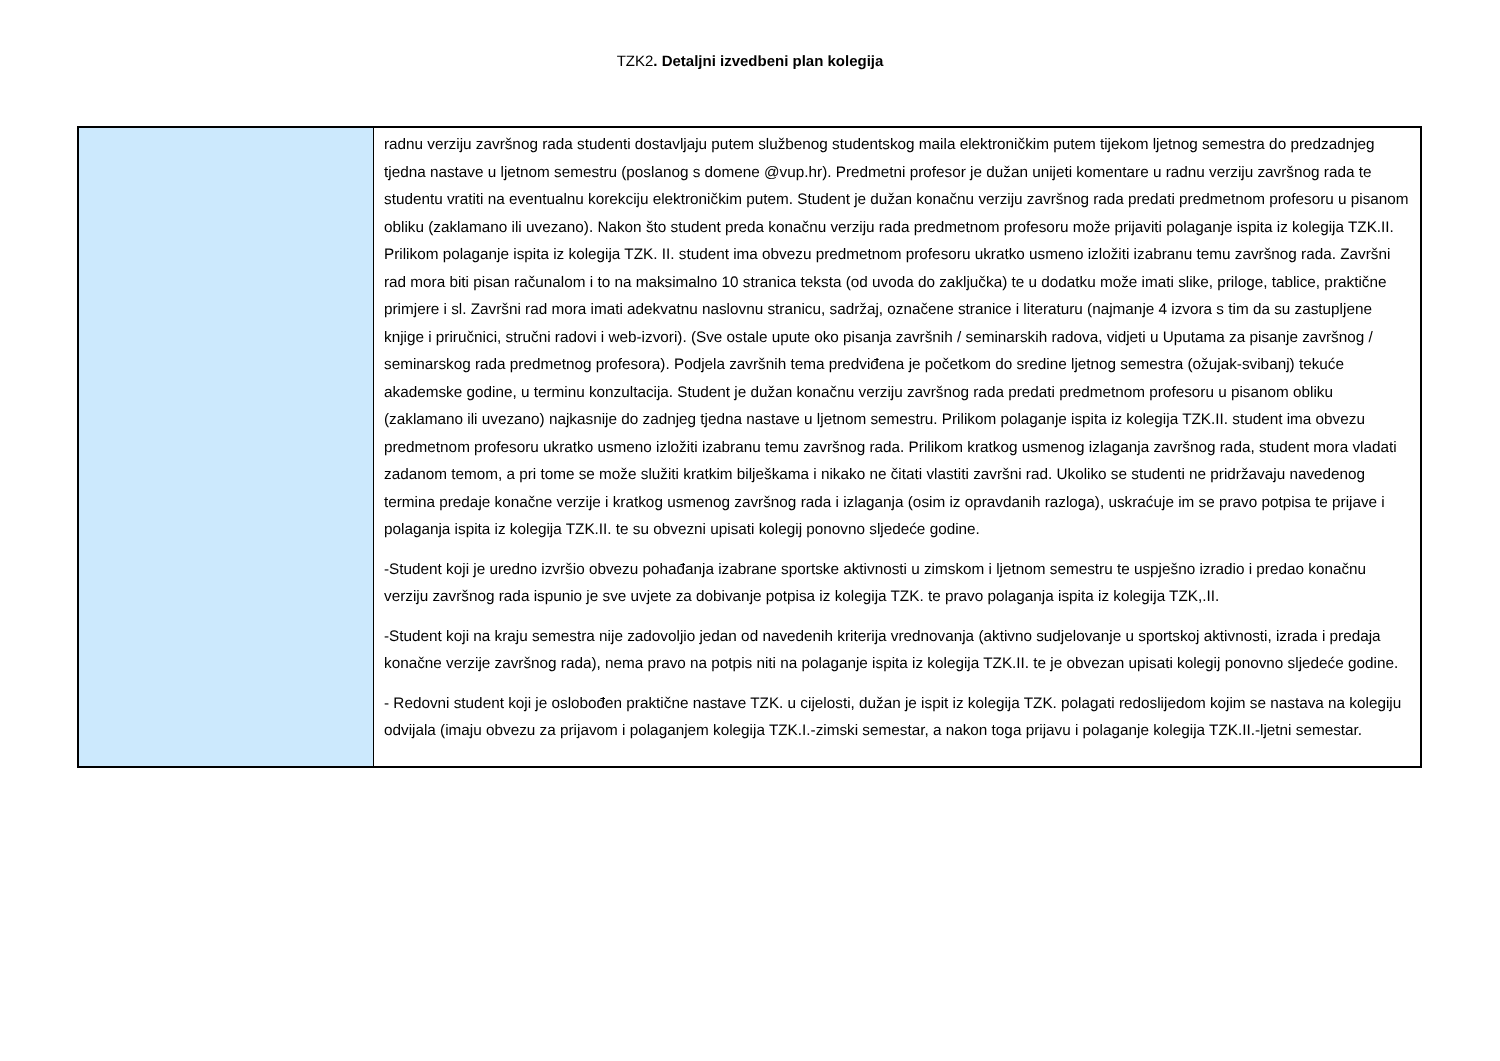TZK2. Detaljni izvedbeni plan kolegija
| | radnu verziju završnog rada studenti dostavljaju putem službenog studentskog maila elektroničkim putem tijekom ljetnog semestra do predzadnjeg tjedna nastave u ljetnom semestru (poslanog s domene @vup.hr). Predmetni profesor je dužan unijeti komentare u radnu verziju završnog rada te studentu vratiti na eventualnu korekciju elektroničkim putem. Student je dužan konačnu verziju završnog rada predati predmetnom profesoru u pisanom obliku (zaklamano ili uvezano). Nakon što student preda konačnu verziju rada predmetnom profesoru može prijaviti polaganje ispita iz kolegija TZK.II. Prilikom polaganje ispita iz kolegija TZK. II. student ima obvezu predmetnom profesoru ukratko usmeno izložiti izabranu temu završnog rada. Završni rad mora biti pisan računalom i to na maksimalno 10 stranica teksta (od uvoda do zaključka) te u dodatku može imati slike, priloge, tablice, praktične primjere i sl. Završni rad mora imati adekvatnu naslovnu stranicu, sadržaj, označene stranice i literaturu (najmanje 4 izvora s tim da su zastupljene knjige i priručnici, stručni radovi i web-izvori). (Sve ostale upute oko pisanja završnih / seminarskih radova, vidjeti u Uputama za pisanje završnog / seminarskog rada predmetnog profesora). Podjela završnih tema predviđena je početkom do sredine ljetnog semestra (ožujak-svibanj) tekuće akademske godine, u terminu konzultacija. Student je dužan konačnu verziju završnog rada predati predmetnom profesoru u pisanom obliku (zaklamano ili uvezano) najkasnije do zadnjeg tjedna nastave u ljetnom semestru. Prilikom polaganje ispita iz kolegija TZK.II. student ima obvezu predmetnom profesoru ukratko usmeno izložiti izabranu temu završnog rada. Prilikom kratkog usmenog izlaganja završnog rada, student mora vladati zadanom temom, a pri tome se može služiti kratkim bilješkama i nikako ne čitati vlastiti završni rad. Ukoliko se studenti ne pridržavaju navedenog termina predaje konačne verzije i kratkog usmenog završnog rada i izlaganja (osim iz opravdanih razloga), uskraćuje im se pravo potpisa te prijave i polaganja ispita iz kolegija TZK.II. te su obvezni upisati kolegij ponovno sljedeće godine. -Student koji je uredno izvršio obvezu pohađanja izabrane sportske aktivnosti u zimskom i ljetnom semestru te uspješno izradio i predao konačnu verziju završnog rada ispunio je sve uvjete za dobivanje potpisa iz kolegija TZK. te pravo polaganja ispita iz kolegija TZK,.II. -Student koji na kraju semestra nije zadovoljio jedan od navedenih kriterija vrednovanja (aktivno sudjelovanje u sportskoj aktivnosti, izrada i predaja konačne verzije završnog rada), nema pravo na potpis niti na polaganje ispita iz kolegija TZK.II. te je obvezan upisati kolegij ponovno sljedeće godine. - Redovni student koji je oslobođen praktične nastave TZK. u cijelosti, dužan je ispit iz kolegija TZK. polagati redoslijedom kojim se nastava na kolegiju odvijala (imaju obvezu za prijavom i polaganjem kolegija TZK.I.-zimski semestar, a nakon toga prijavu i polaganje kolegija TZK.II.-ljetni semestar. |